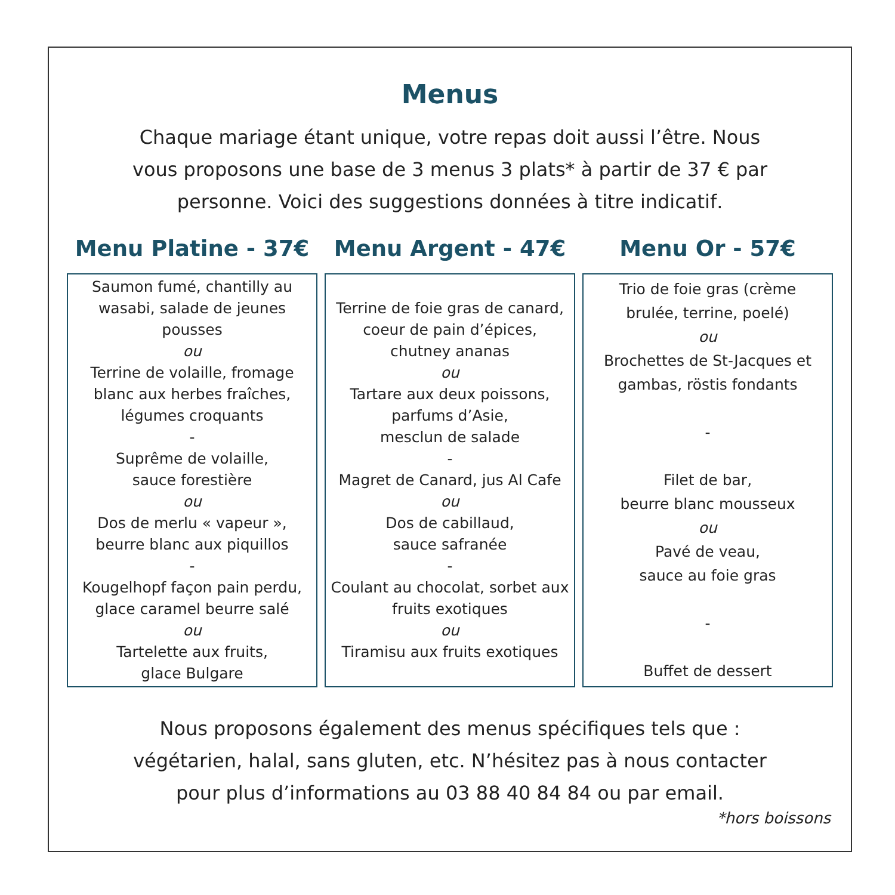Menus
Chaque mariage étant unique, votre repas doit aussi l’être. Nous vous proposons une base de 3 menus 3 plats* à partir de 37 € par personne. Voici des suggestions données à titre indicatif.
Menu Platine - 37€
Saumon fumé, chantilly au wasabi, salade de jeunes pousses
ou
Terrine de volaille, fromage blanc aux herbes fraîches, légumes croquants
-
Suprême de volaille,
sauce forestière
ou
Dos de merlu « vapeur »,
beurre blanc aux piquillos
-
Kougelhopf façon pain perdu, glace caramel beurre salé
ou
Tartelette aux fruits,
glace Bulgare
Menu Argent - 47€
Terrine de foie gras de canard, coeur de pain d’épices,
chutney ananas
ou
Tartare aux deux poissons,
parfums d’Asie,
mesclun de salade
-
Magret de Canard, jus Al Cafe
ou
Dos de cabillaud,
sauce safranée
-
Coulant au chocolat, sorbet aux fruits exotiques
ou
Tiramisu aux fruits exotiques
Menu Or - 57€
Trio de foie gras (crème
brulée, terrine, poelé)
ou
Brochettes de St-Jacques et gambas, röstis fondants
-
Filet de bar,
beurre blanc mousseux
ou
Pavé de veau,
sauce au foie gras
-
Buffet de dessert
Nous proposons également des menus spécifiques tels que :
végétarien, halal, sans gluten, etc. N’hésitez pas à nous contacter
pour plus d’informations au 03 88 40 84 84 ou par email.
*hors boissons